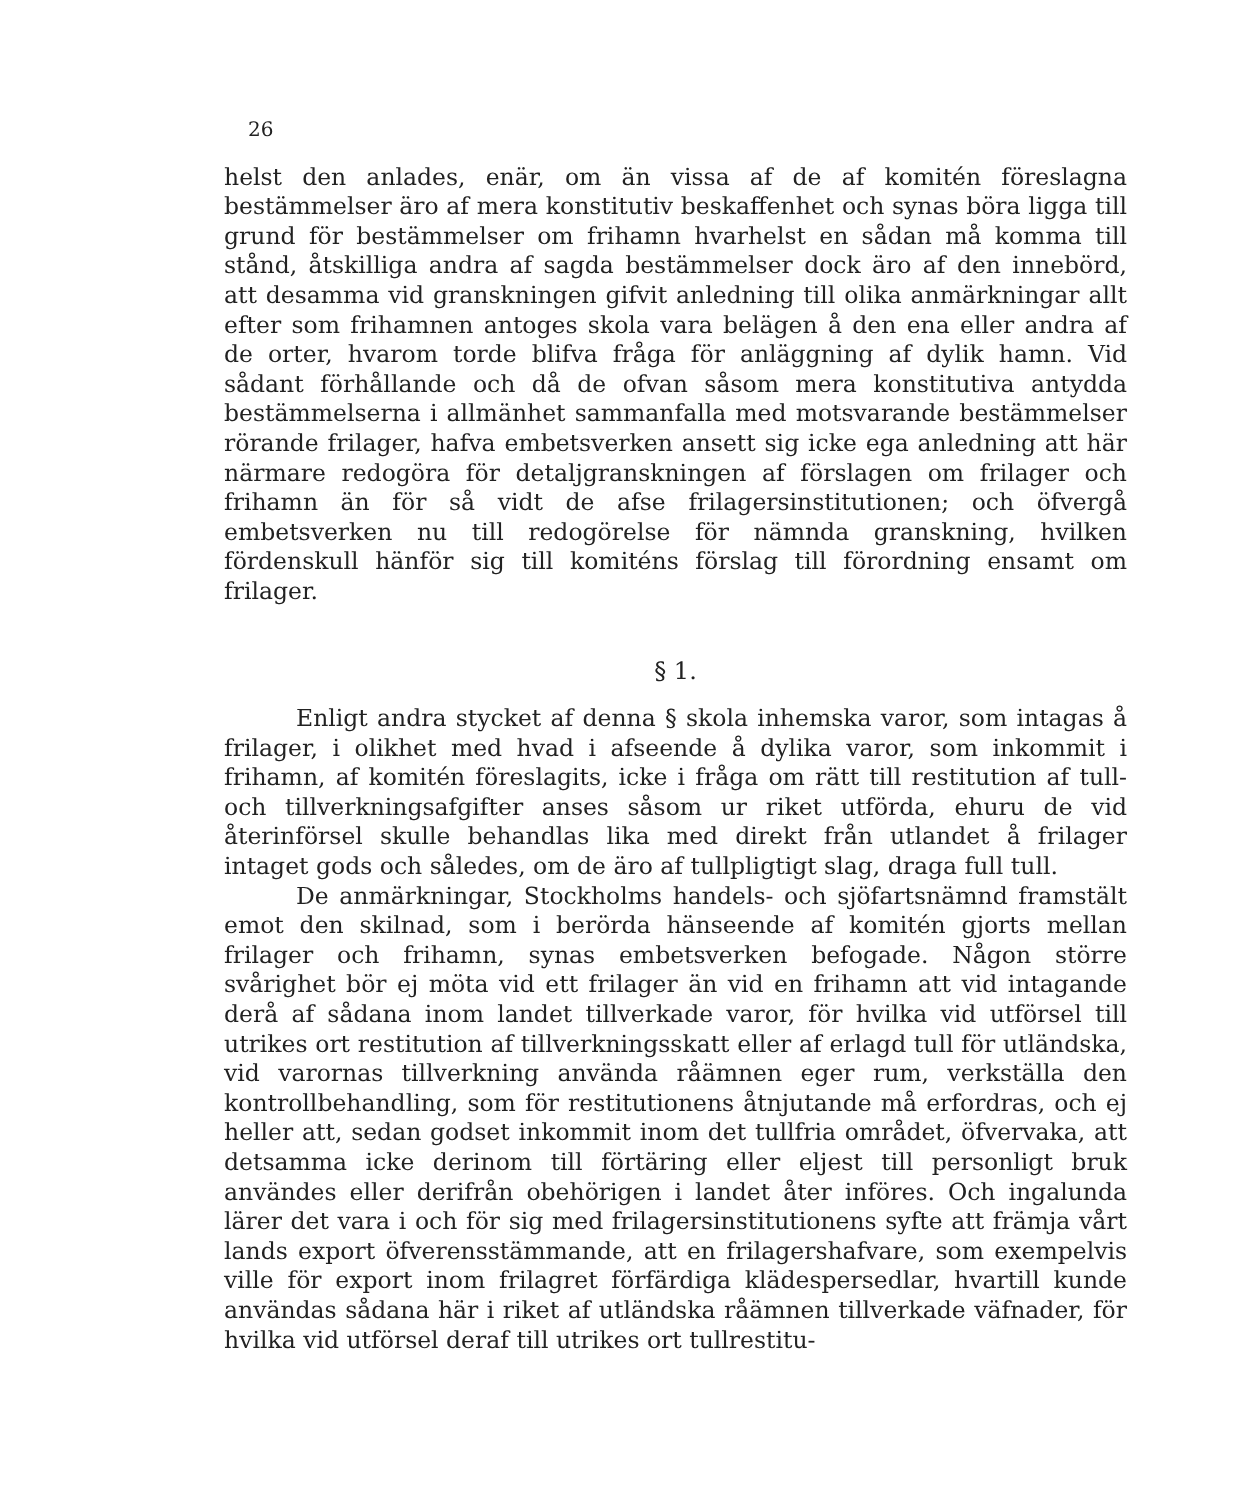26
helst den anlades, enär, om än vissa af de af komitén föreslagna bestämmelser äro af mera konstitutiv beskaffenhet och synas böra ligga till grund för bestämmelser om frihamn hvarhelst en sådan må komma till stånd, åtskilliga andra af sagda bestämmelser dock äro af den innebörd, att desamma vid granskningen gifvit anledning till olika anmärkningar allt efter som frihamnen antoges skola vara belägen å den ena eller andra af de orter, hvarom torde blifva fråga för anläggning af dylik hamn. Vid sådant förhållande och då de ofvan såsom mera konstitutiva antydda bestämmelserna i allmänhet sammanfalla med motsvarande bestämmelser rörande frilager, hafva embetsverken ansett sig icke ega anledning att här närmare redogöra för detaljgranskningen af förslagen om frilager och frihamn än för så vidt de afse frilagersinstitutionen; och öfvergå embetsverken nu till redogörelse för nämnda granskning, hvilken fördenskull hänför sig till komiténs förslag till förordning ensamt om frilager.
§ 1.
Enligt andra stycket af denna § skola inhemska varor, som intagas å frilager, i olikhet med hvad i afseende å dylika varor, som inkommit i frihamn, af komitén föreslagits, icke i fråga om rätt till restitution af tull- och tillverkningsafgifter anses såsom ur riket utförda, ehuru de vid återinförsel skulle behandlas lika med direkt från utlandet å frilager intaget gods och således, om de äro af tullpligtigt slag, draga full tull.
De anmärkningar, Stockholms handels- och sjöfartsnämnd framstält emot den skilnad, som i berörda hänseende af komitén gjorts mellan frilager och frihamn, synas embetsverken befogade. Någon större svårighet bör ej möta vid ett frilager än vid en frihamn att vid intagande derå af sådana inom landet tillverkade varor, för hvilka vid utförsel till utrikes ort restitution af tillverkningsskatt eller af erlagd tull för utländska, vid varornas tillverkning använda råämnen eger rum, verkställa den kontrollbehandling, som för restitutionens åtnjutande må erfordras, och ej heller att, sedan godset inkommit inom det tullfria området, öfvervaka, att detsamma icke derinom till förtäring eller eljest till personligt bruk användes eller derifrån obehörigen i landet åter införes. Och ingalunda lärer det vara i och för sig med frilagersinstitutionens syfte att främja vårt lands export öfverensstämmande, att en frilagershafvare, som exempelvis ville för export inom frilagret förfärdiga klädespersedlar, hvartill kunde användas sådana här i riket af utländska råämnen tillverkade väfnader, för hvilka vid utförsel deraf till utrikes ort tullrestitu-